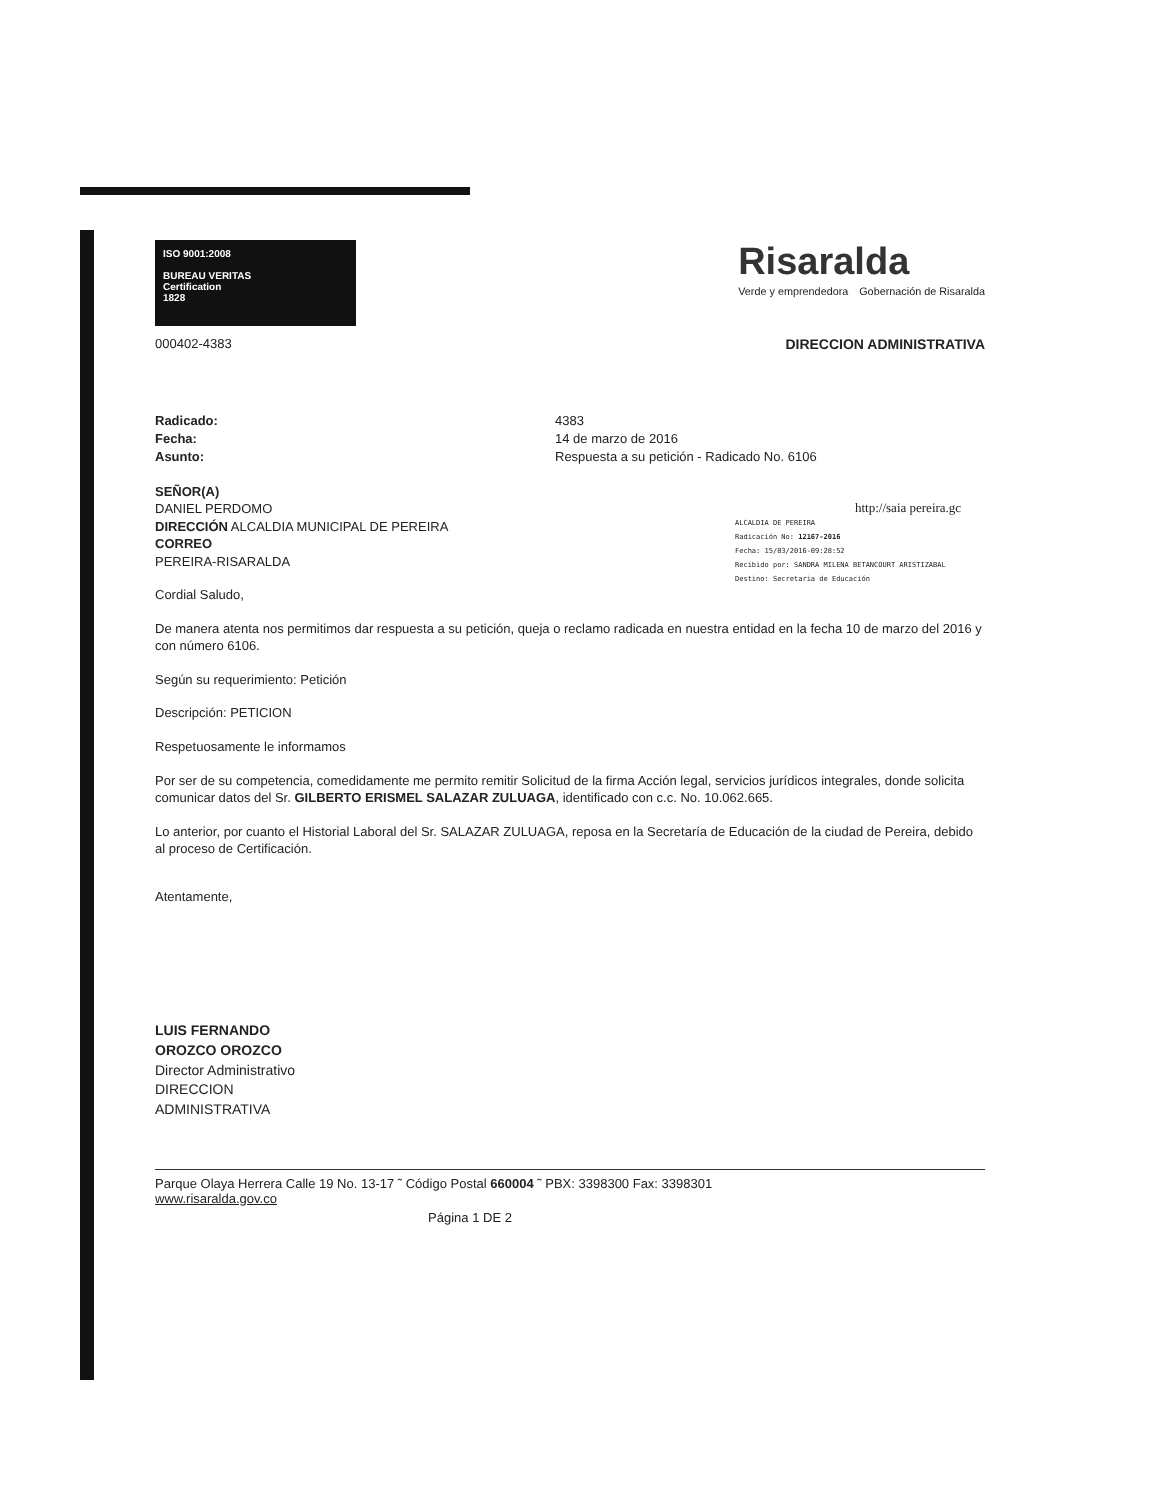ISO 9001:2008
BUREAU VERITAS
Certification
1828
Risaralda
Verde y emprendedora Gobernación de Risaralda
000402-4383 DIRECCION ADMINISTRATIVA
Radicado:
Fecha:
Asunto:
4383
14 de marzo de 2016
Respuesta a su petición - Radicado No. 6106
SEÑOR(A)
DANIEL PERDOMO
DIRECCIÓN ALCALDIA MUNICIPAL DE PEREIRA
CORREO
PEREIRA-RISARALDA
http://saia pereira.gc
ALCALDIA DE PEREIRA
Radicación No: 12167-2016
Fecha: 15/03/2016-09:28:52
Recibido por: SANDRA MILENA BETANCOURT ARISTIZABAL
Destino: Secretaria de Educación
Cordial Saludo,
De manera atenta nos permitimos dar respuesta a su petición, queja o reclamo radicada en nuestra entidad en la fecha 10 de marzo del 2016 y con número 6106.
Según su requerimiento: Petición
Descripción: PETICION
Respetuosamente le informamos
Por ser de su competencia, comedidamente me permito remitir Solicitud de la firma Acción legal, servicios jurídicos integrales, donde solicita comunicar datos del Sr. GILBERTO ERISMEL SALAZAR ZULUAGA, identificado con c.c. No. 10.062.665.
Lo anterior, por cuanto el Historial Laboral del Sr. SALAZAR ZULUAGA, reposa en la Secretaría de Educación de la ciudad de Pereira, debido al proceso de Certificación.
Atentamente,
LUIS FERNANDO
OROZCO OROZCO
Director Administrativo
DIRECCION
ADMINISTRATIVA
Parque Olaya Herrera Calle 19 No. 13-17 ˜ Código Postal 660004 ˜ PBX: 3398300 Fax: 3398301
www.risaralda.gov.co
Página 1 DE 2